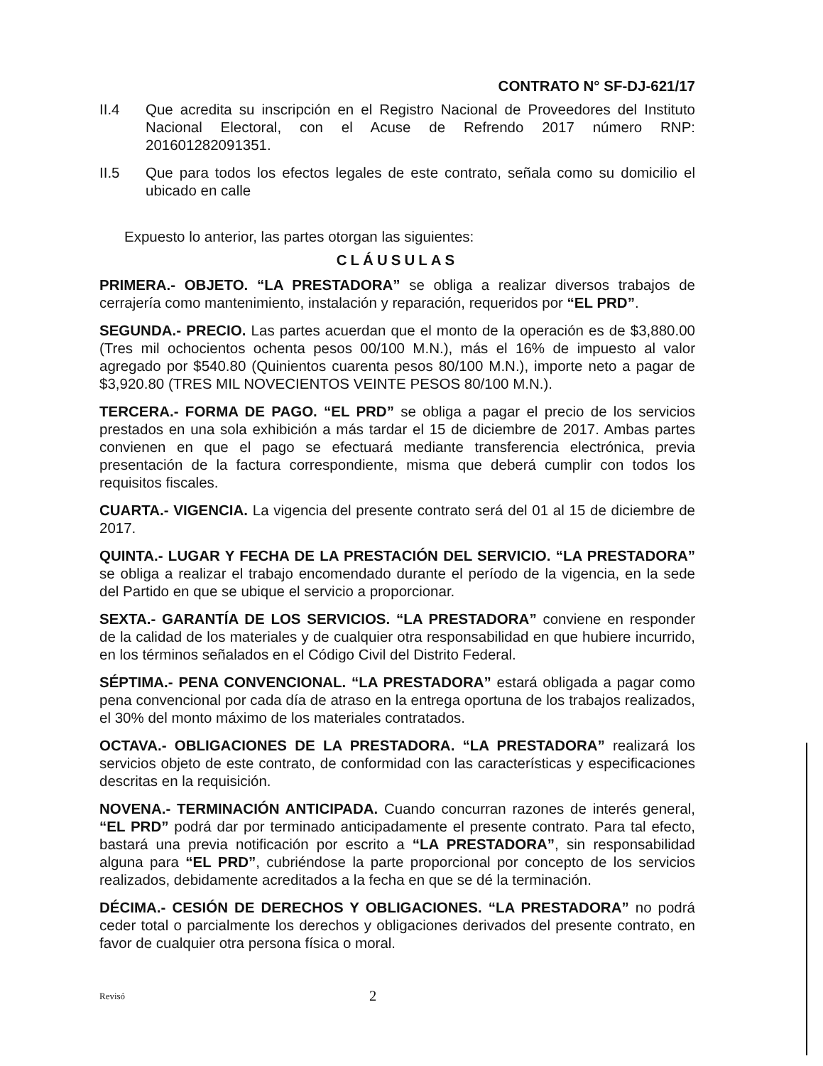CONTRATO N° SF-DJ-621/17
II.4 Que acredita su inscripción en el Registro Nacional de Proveedores del Instituto Nacional Electoral, con el Acuse de Refrendo 2017 número RNP: 201601282091351.
II.5 Que para todos los efectos legales de este contrato, señala como su domicilio el ubicado en calle
Expuesto lo anterior, las partes otorgan las siguientes:
CLÁUSULAS
PRIMERA.- OBJETO. “LA PRESTADORA” se obliga a realizar diversos trabajos de cerrajería como mantenimiento, instalación y reparación, requeridos por “EL PRD”.
SEGUNDA.- PRECIO. Las partes acuerdan que el monto de la operación es de $3,880.00 (Tres mil ochocientos ochenta pesos 00/100 M.N.), más el 16% de impuesto al valor agregado por $540.80 (Quinientos cuarenta pesos 80/100 M.N.), importe neto a pagar de $3,920.80 (TRES MIL NOVECIENTOS VEINTE PESOS 80/100 M.N.).
TERCERA.- FORMA DE PAGO. “EL PRD” se obliga a pagar el precio de los servicios prestados en una sola exhibición a más tardar el 15 de diciembre de 2017. Ambas partes convienen en que el pago se efectuará mediante transferencia electrónica, previa presentación de la factura correspondiente, misma que deberá cumplir con todos los requisitos fiscales.
CUARTA.- VIGENCIA. La vigencia del presente contrato será del 01 al 15 de diciembre de 2017.
QUINTA.- LUGAR Y FECHA DE LA PRESTACIÓN DEL SERVICIO. “LA PRESTADORA” se obliga a realizar el trabajo encomendado durante el período de la vigencia, en la sede del Partido en que se ubique el servicio a proporcionar.
SEXTA.- GARANTÍA DE LOS SERVICIOS. “LA PRESTADORA” conviene en responder de la calidad de los materiales y de cualquier otra responsabilidad en que hubiere incurrido, en los términos señalados en el Código Civil del Distrito Federal.
SÉPTIMA.- PENA CONVENCIONAL. “LA PRESTADORA” estará obligada a pagar como pena convencional por cada día de atraso en la entrega oportuna de los trabajos realizados, el 30% del monto máximo de los materiales contratados.
OCTAVA.- OBLIGACIONES DE LA PRESTADORA. “LA PRESTADORA” realizará los servicios objeto de este contrato, de conformidad con las características y especificaciones descritas en la requisición.
NOVENA.- TERMINACIÓN ANTICIPADA. Cuando concurran razones de interés general, “EL PRD” podrá dar por terminado anticipadamente el presente contrato. Para tal efecto, bastará una previa notificación por escrito a “LA PRESTADORA”, sin responsabilidad alguna para “EL PRD”, cubriéndose la parte proporcional por concepto de los servicios realizados, debidamente acreditados a la fecha en que se dé la terminación.
DÉCIMA.- CESIÓN DE DERECHOS Y OBLIGACIONES. “LA PRESTADORA” no podrá ceder total o parcialmente los derechos y obligaciones derivados del presente contrato, en favor de cualquier otra persona física o moral.
Revisó 2